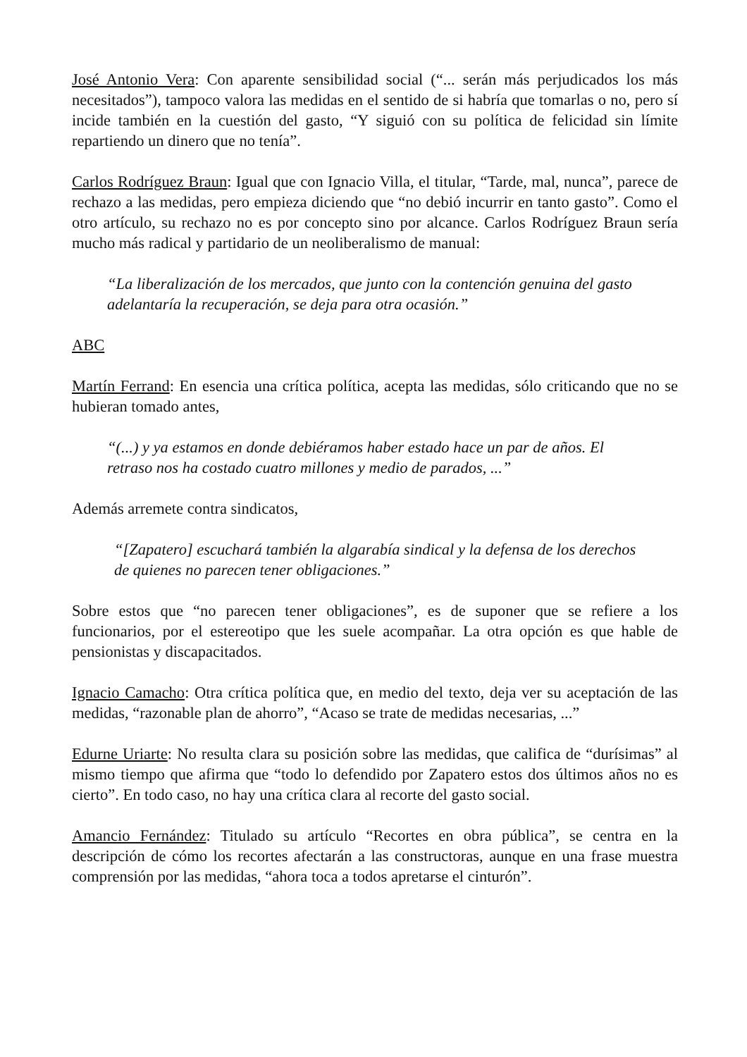José Antonio Vera: Con aparente sensibilidad social (“... serán más perjudicados los más necesitados”), tampoco valora las medidas en el sentido de si habría que tomarlas o no, pero sí incide también en la cuestión del gasto, “Y siguió con su política de felicidad sin límite repartiendo un dinero que no tenía”.
Carlos Rodríguez Braun: Igual que con Ignacio Villa, el titular, “Tarde, mal, nunca”, parece de rechazo a las medidas, pero empieza diciendo que “no debió incurrir en tanto gasto”. Como el otro artículo, su rechazo no es por concepto sino por alcance. Carlos Rodríguez Braun sería mucho más radical y partidario de un neoliberalismo de manual:
“La liberalización de los mercados, que junto con la contención genuina del gasto adelantaría la recuperación, se deja para otra ocasión.”
ABC
Martín Ferrand: En esencia una crítica política, acepta las medidas, sólo criticando que no se hubieran tomado antes,
“(...) y ya estamos en donde debiéramos haber estado hace un par de años. El retraso nos ha costado cuatro millones y medio de parados, ...”
Además arremete contra sindicatos,
“[Zapatero] escuchará también la algarabía sindical y la defensa de los derechos de quienes no parecen tener obligaciones.”
Sobre estos que “no parecen tener obligaciones”, es de suponer que se refiere a los funcionarios, por el estereotipo que les suele acompañar. La otra opción es que hable de pensionistas y discapacitados.
Ignacio Camacho: Otra crítica política que, en medio del texto, deja ver su aceptación de las medidas, “razonable plan de ahorro”, “Acaso se trate de medidas necesarias, ...”
Edurne Uriarte: No resulta clara su posición sobre las medidas, que califica de “durísimas” al mismo tiempo que afirma que “todo lo defendido por Zapatero estos dos últimos años no es cierto”. En todo caso, no hay una crítica clara al recorte del gasto social.
Amancio Fernández: Titulado su artículo “Recortes en obra pública”, se centra en la descripción de cómo los recortes afectarán a las constructoras, aunque en una frase muestra comprensión por las medidas, “ahora toca a todos apretarse el cinturón”.